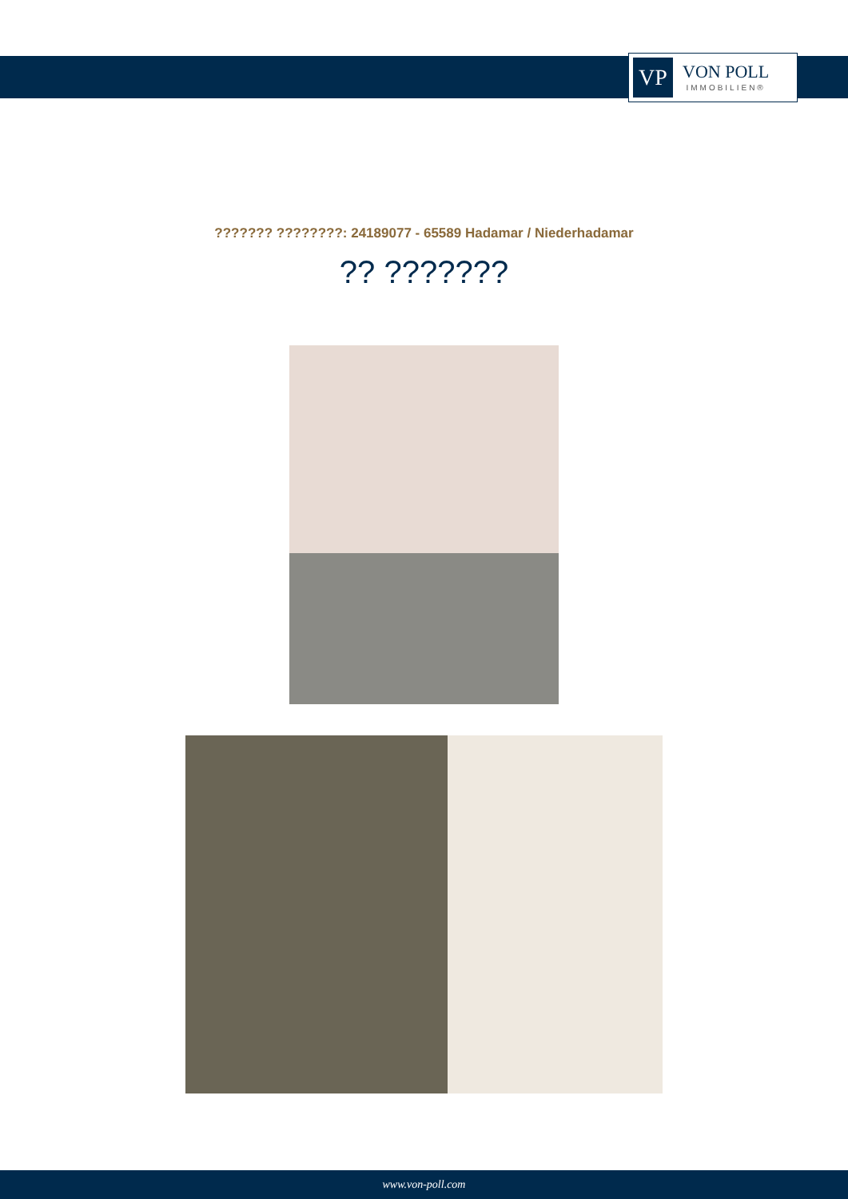VP
VON POLL
IMMOBILIEN®
??????? ????????: 24189077 - 65589 Hadamar / Niederhadamar
?? ???????
www.von-poll.com